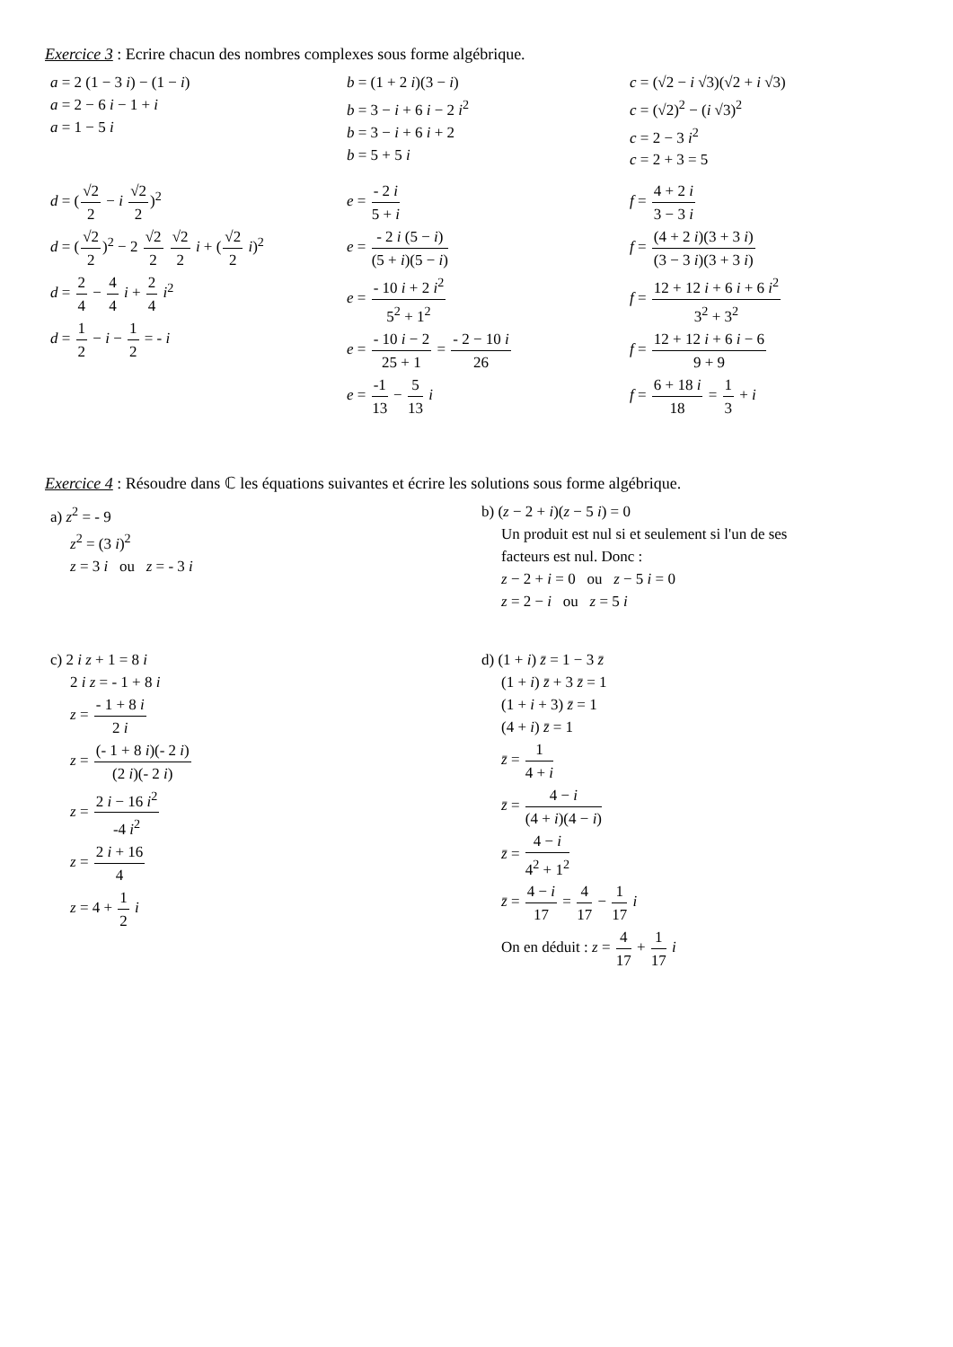Exercice 3 : Ecrire chacun des nombres complexes sous forme algébrique.
a = 2 (1 − 3 i) − (1 − i)
a = 2 − 6 i − 1 + i
a = 1 − 5 i
b = (1 + 2 i)(3 − i)
b = 3 − i + 6 i − 2 i<sup>2</sup>
b = 3 − i + 6 i + 2
b = 5 + 5 i
c = (√2 − i √3)(√2 + i √3)
c = (√2)<sup>2</sup> − (i √3)<sup>2</sup>
c = 2 − 3 i<sup>2</sup>
c = 2 + 3 = 5
d = (√2 2 − i √2 2)<sup>2</sup>
d = (√2 2)<sup>2</sup> − 2 √2 2 √2 2 i + (√2 2 i)<sup>2</sup>
d = 2 4 − 4 4 i + 2 4 i<sup>2</sup>
d = 1 2 − i − 1 2 = - i
e = - 2 i 5 + i
e = - 2 i (5 − i) (5 + i)(5 − i)
e = - 10 i + 2 i<sup>2</sup> 5<sup>2</sup> + 1<sup>2</sup>
e = - 10 i − 2 25 + 1 = - 2 − 10 i 26
e = -1 13 − 5 13 i
f = 4 + 2 i 3 − 3 i
f = (4 + 2 i)(3 + 3 i) (3 − 3 i)(3 + 3 i)
f = 12 + 12 i + 6 i + 6 i<sup>2</sup> 3<sup>2</sup> + 3<sup>2</sup>
f = 12 + 12 i + 6 i − 6 9 + 9
f = 6 + 18 i 18 = 1 3 + i
Exercice 4 : Résoudre dans ℂ les équations suivantes et écrire les solutions sous forme algébrique.
a) z<sup>2</sup> = - 9
z<sup>2</sup> = (3 i)<sup>2</sup>
z = 3 i ou z = - 3 i
b) (z − 2 + i)(z − 5 i) = 0
Un produit est nul si et seulement si l'un de ses
facteurs est nul. Donc :
z − 2 + i = 0 ou z − 5 i = 0
z = 2 − i ou z = 5 i
c) 2 i z + 1 = 8 i
2 i z = - 1 + 8 i
z = - 1 + 8 i 2 i
z = (- 1 + 8 i)(- 2 i) (2 i)(- 2 i)
z = 2 i − 16 i<sup>2</sup> -4 i<sup>2</sup>
z = 2 i + 16 4
z = 4 + 1 2 i
d) (1 + i) z̄ = 1 − 3 z̄
(1 + i) z̄ + 3 z̄ = 1
(1 + i + 3) z̄ = 1
(4 + i) z̄ = 1
z̄ = 1 4 + i
z̄ = 4 − i (4 + i)(4 − i)
z̄ = 4 − i 4<sup>2</sup> + 1<sup>2</sup>
z̄ = 4 − i 17 = 4 17 − 1 17 i
On en déduit : z = 4 17 + 1 17 i